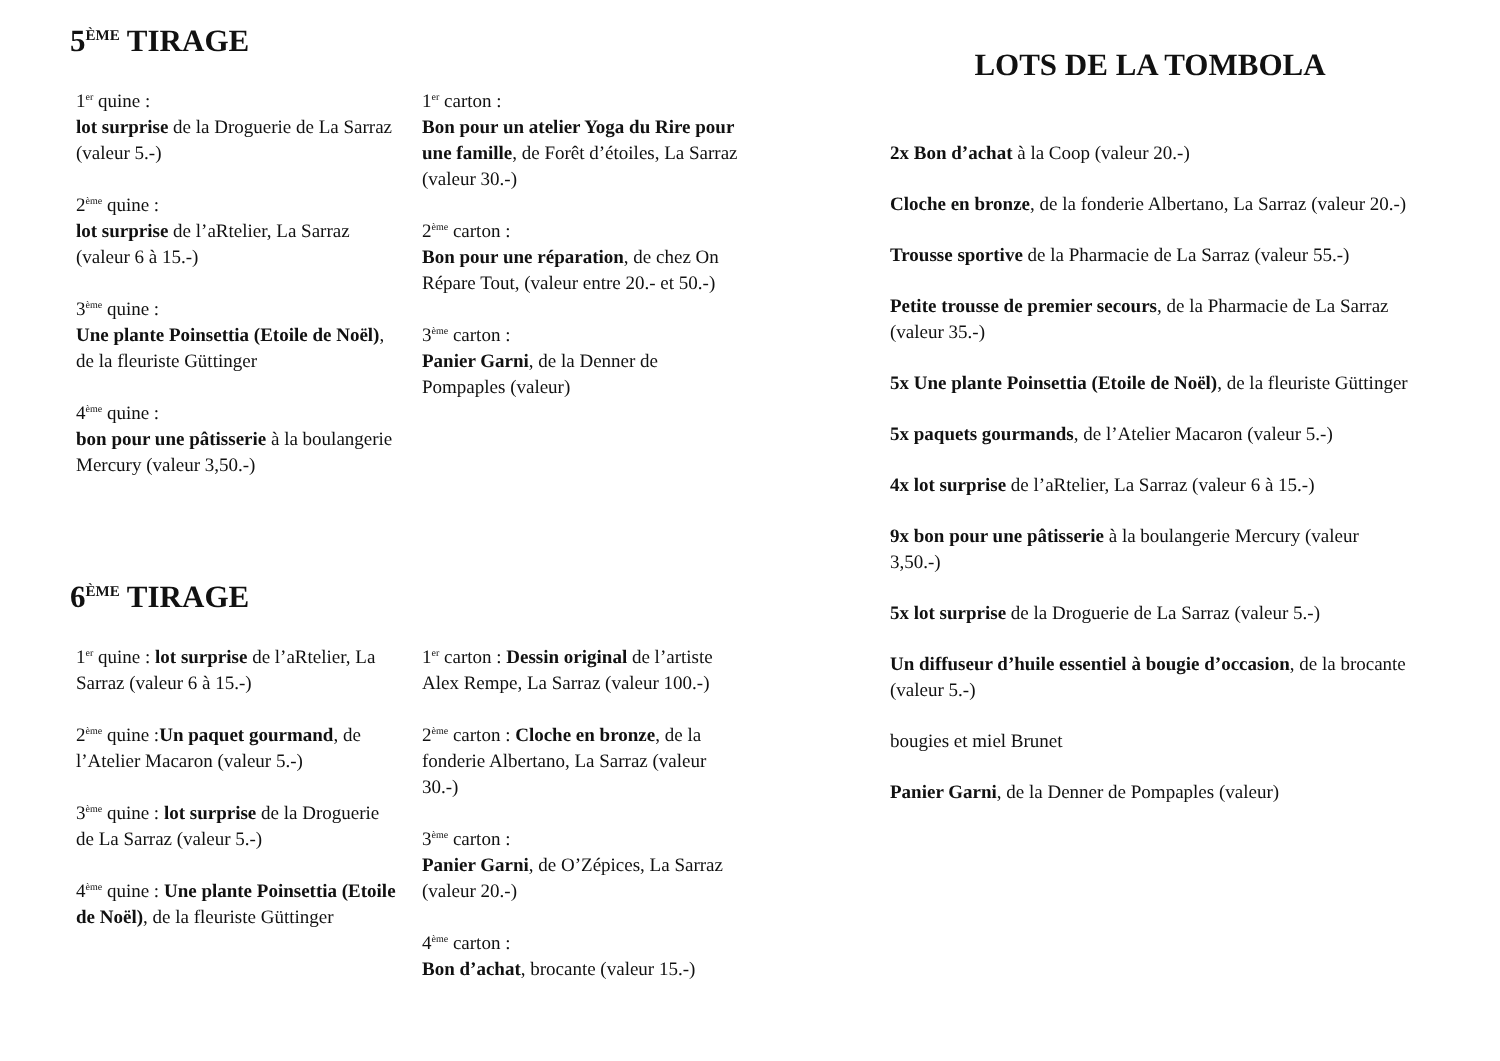5<sup>ÈME</sup> TIRAGE
1<sup>er</sup> quine :
lot surprise de la Droguerie de La Sarraz (valeur 5.-)
2<sup>ème</sup> quine :
lot surprise de l’aRtelier, La Sarraz (valeur 6 à 15.-)
3<sup>ème</sup> quine :
Une plante Poinsettia (Etoile de Noël), de la fleuriste Güttinger
4<sup>ème</sup> quine :
bon pour une pâtisserie à la boulangerie Mercury (valeur 3,50.-)
1<sup>er</sup> carton :
Bon pour un atelier Yoga du Rire pour une famille, de Forêt d’étoiles, La Sarraz (valeur 30.-)
2<sup>ème</sup> carton :
Bon pour une réparation, de chez On Répare Tout, (valeur entre 20.- et 50.-)
3<sup>ème</sup> carton :
Panier Garni, de la Denner de Pompaples (valeur)
6<sup>ÈME</sup> TIRAGE
1<sup>er</sup> quine : lot surprise de l’aRtelier, La Sarraz (valeur 6 à 15.-)
2<sup>ème</sup> quine :Un paquet gourmand, de l’Atelier Macaron (valeur 5.-)
3<sup>ème</sup> quine : lot surprise de la Droguerie de La Sarraz (valeur 5.-)
4<sup>ème</sup> quine : Une plante Poinsettia (Etoile de Noël), de la fleuriste Güttinger
1<sup>er</sup> carton : Dessin original de l’artiste Alex Rempe, La Sarraz (valeur 100.-)
2<sup>ème</sup> carton : Cloche en bronze, de la fonderie Albertano, La Sarraz (valeur 30.-)
3<sup>ème</sup> carton :
Panier Garni, de O’Zépices, La Sarraz (valeur 20.-)
4<sup>ème</sup> carton :
Bon d’achat, brocante (valeur 15.-)
LOTS DE LA TOMBOLA
2x Bon d’achat à la Coop (valeur 20.-)
Cloche en bronze, de la fonderie Albertano, La Sarraz (valeur 20.-)
Trousse sportive de la Pharmacie de La Sarraz (valeur 55.-)
Petite trousse de premier secours, de la Pharmacie de La Sarraz (valeur 35.-)
5x Une plante Poinsettia (Etoile de Noël), de la fleuriste Güttinger
5x paquets gourmands, de l’Atelier Macaron (valeur 5.-)
4x lot surprise de l’aRtelier, La Sarraz (valeur 6 à 15.-)
9x bon pour une pâtisserie à la boulangerie Mercury (valeur 3,50.-)
5x lot surprise de la Droguerie de La Sarraz (valeur 5.-)
Un diffuseur d’huile essentiel à bougie d’occasion, de la brocante (valeur 5.-)
bougies et miel Brunet
Panier Garni, de la Denner de Pompaples (valeur)